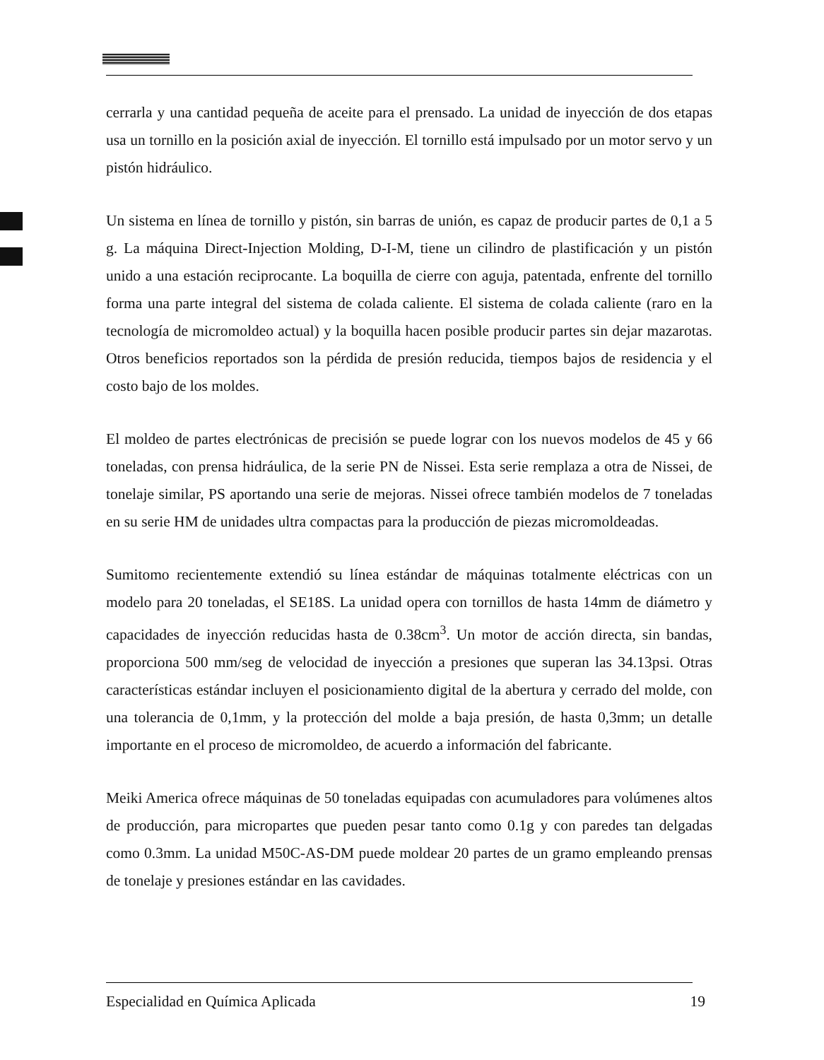cerrarla y una cantidad pequeña de aceite para el prensado. La unidad de inyección de dos etapas usa un tornillo en la posición axial de inyección. El tornillo está impulsado por un motor servo y un pistón hidráulico.
Un sistema en línea de tornillo y pistón, sin barras de unión, es capaz de producir partes de 0,1 a 5 g. La máquina Direct-Injection Molding, D-I-M, tiene un cilindro de plastificación y un pistón unido a una estación reciprocante. La boquilla de cierre con aguja, patentada, enfrente del tornillo forma una parte integral del sistema de colada caliente. El sistema de colada caliente (raro en la tecnología de micromoldeo actual) y la boquilla hacen posible producir partes sin dejar mazarotas. Otros beneficios reportados son la pérdida de presión reducida, tiempos bajos de residencia y el costo bajo de los moldes.
El moldeo de partes electrónicas de precisión se puede lograr con los nuevos modelos de 45 y 66 toneladas, con prensa hidráulica, de la serie PN de Nissei. Esta serie remplaza a otra de Nissei, de tonelaje similar, PS aportando una serie de mejoras. Nissei ofrece también modelos de 7 toneladas en su serie HM de unidades ultra compactas para la producción de piezas micromoldeadas.
Sumitomo recientemente extendió su línea estándar de máquinas totalmente eléctricas con un modelo para 20 toneladas, el SE18S. La unidad opera con tornillos de hasta 14mm de diámetro y capacidades de inyección reducidas hasta de 0.38cm<sup>3</sup>. Un motor de acción directa, sin bandas, proporciona 500 mm/seg de velocidad de inyección a presiones que superan las 34.13psi. Otras características estándar incluyen el posicionamiento digital de la abertura y cerrado del molde, con una tolerancia de 0,1mm, y la protección del molde a baja presión, de hasta 0,3mm; un detalle importante en el proceso de micromoldeo, de acuerdo a información del fabricante.
Meiki America ofrece máquinas de 50 toneladas equipadas con acumuladores para volúmenes altos de producción, para micropartes que pueden pesar tanto como 0.1g y con paredes tan delgadas como 0.3mm. La unidad M50C-AS-DM puede moldear 20 partes de un gramo empleando prensas de tonelaje y presiones estándar en las cavidades.
Especialidad en Química Aplicada 19